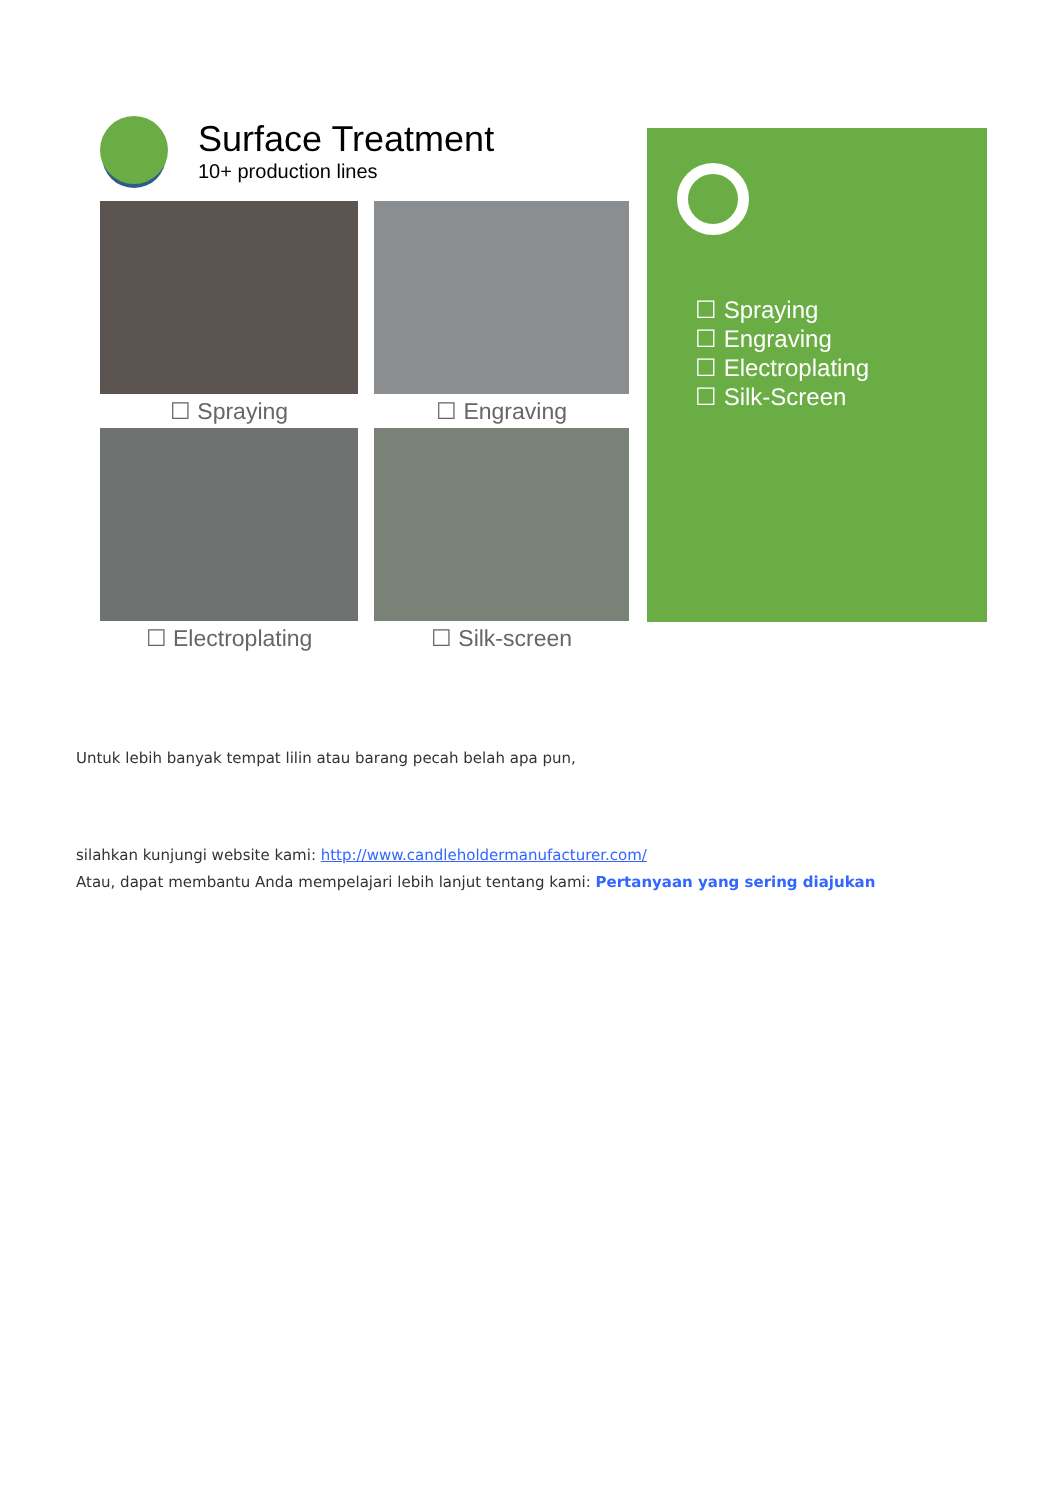Surface Treatment
10+ production lines
☐ Spraying
☐ Engraving
☐ Electroplating
☐ Silk-screen
☐ Spraying
☐ Engraving
☐ Electroplating
☐ Silk-Screen
Untuk lebih banyak tempat lilin atau barang pecah belah apa pun,
silahkan kunjungi website kami: http://www.candleholdermanufacturer.com/
Atau, dapat membantu Anda mempelajari lebih lanjut tentang kami: Pertanyaan yang sering diajukan